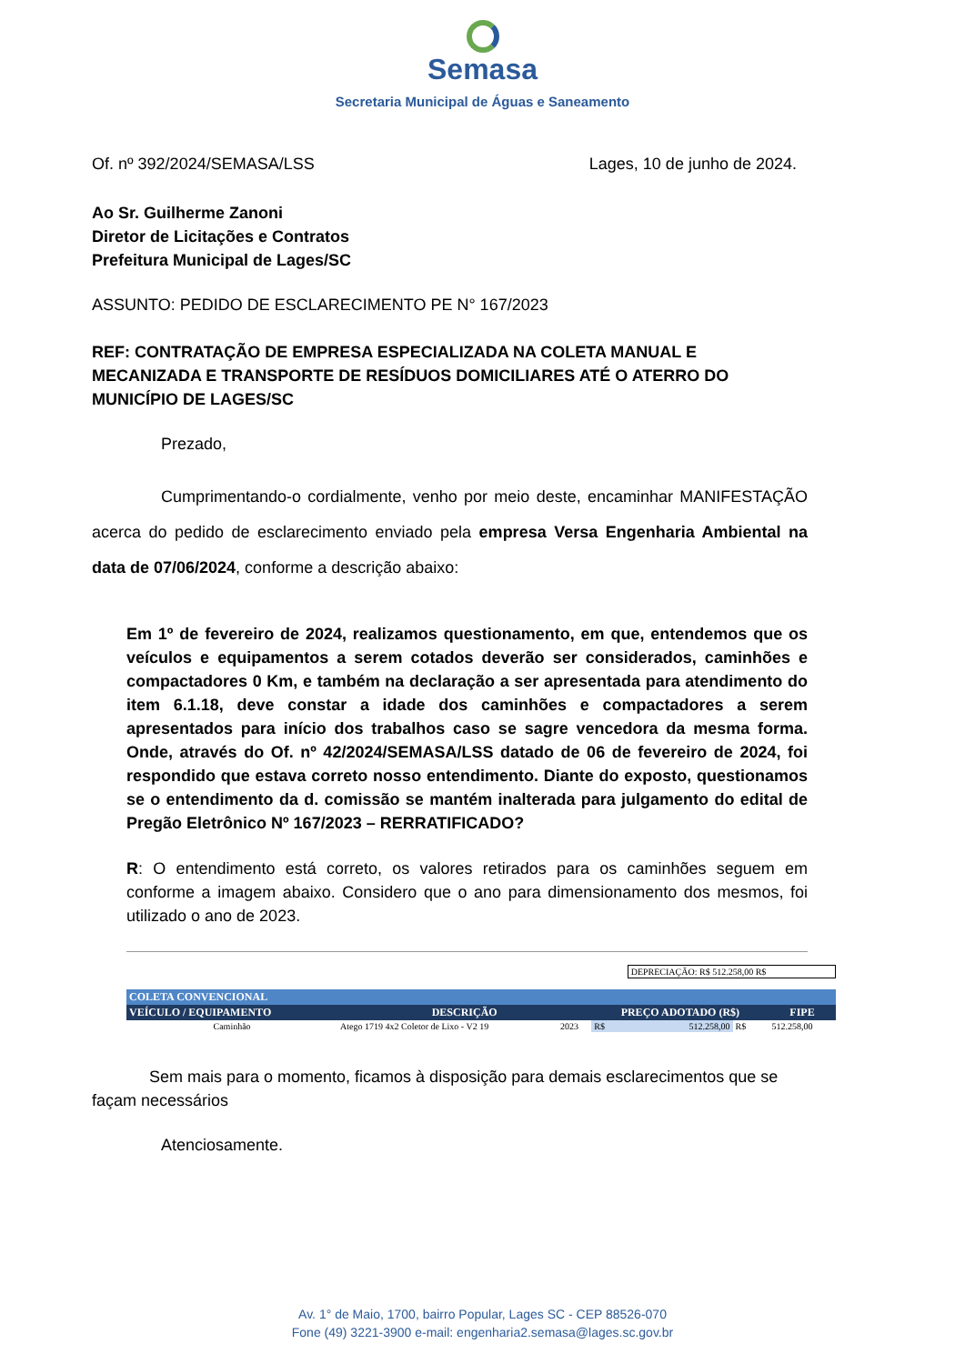Semasa
Secretaria Municipal de Águas e Saneamento
Of. nº 392/2024/SEMASA/LSS Lages, 10 de junho de 2024.
Ao Sr. Guilherme Zanoni
Diretor de Licitações e Contratos
Prefeitura Municipal de Lages/SC
ASSUNTO: PEDIDO DE ESCLARECIMENTO PE N° 167/2023
REF: CONTRATAÇÃO DE EMPRESA ESPECIALIZADA NA COLETA MANUAL E MECANIZADA E TRANSPORTE DE RESÍDUOS DOMICILIARES ATÉ O ATERRO DO MUNICÍPIO DE LAGES/SC
Prezado,
Cumprimentando-o cordialmente, venho por meio deste, encaminhar MANIFESTAÇÃO acerca do pedido de esclarecimento enviado pela empresa Versa Engenharia Ambiental na data de 07/06/2024, conforme a descrição abaixo:
Em 1º de fevereiro de 2024, realizamos questionamento, em que, entendemos que os veículos e equipamentos a serem cotados deverão ser considerados, caminhões e compactadores 0 Km, e também na declaração a ser apresentada para atendimento do item 6.1.18, deve constar a idade dos caminhões e compactadores a serem apresentados para início dos trabalhos caso se sagre vencedora da mesma forma. Onde, através do Of. nº 42/2024/SEMASA/LSS datado de 06 de fevereiro de 2024, foi respondido que estava correto nosso entendimento. Diante do exposto, questionamos se o entendimento da d. comissão se mantém inalterada para julgamento do edital de Pregão Eletrônico Nº 167/2023 – RERRATIFICADO?
R: O entendimento está correto, os valores retirados para os caminhões seguem em conforme a imagem abaixo. Considero que o ano para dimensionamento dos mesmos, foi utilizado o ano de 2023.
| | | | | DEPRECIAÇÃO: R$ 512.258,00 R$ | | |
| COLETA CONVENCIONAL | | | | | | |
| VEÍCULO / EQUIPAMENTO | DESCRIÇÃO | | PREÇO ADOTADO (R$) | | | FIPE |
| Caminhão | Atego 1719 4x2 Coletor de Lixo - V2 19 | 2023 | R$ | 512.258,00 | R$ | 512.258,00 |
Sem mais para o momento, ficamos à disposição para demais esclarecimentos que se façam necessários
Atenciosamente.
Av. 1° de Maio, 1700, bairro Popular, Lages SC - CEP 88526-070
Fone (49) 3221-3900 e-mail: engenharia2.semasa@lages.sc.gov.br